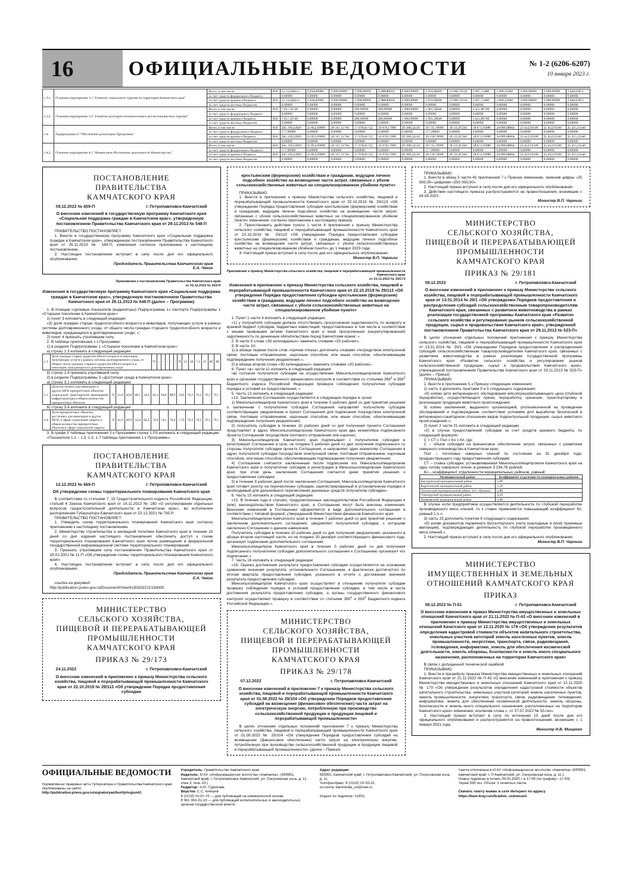16
ОФИЦИАЛЬНЫЕ ВЕДОМОСТИ
№ 1-2 (6206-6207)
10 января 2023 г.
| 1.3.1. | Основное мероприятие 3.1 "Развитие социального туризма на территории Камчатского края" | Всего, в том числе: | 850 | 55 552,84211 | 2 958,00000 | 3 000,00000 | 3 000,00000 | 2 988,89050 | 6 000,00000 | 3 959,28200 | 13 999,70550 | 3 997,75480 | 5 999,25060 | 3 000,00000 | 3 000,00000 | 3 649,95871 |
| | | за счет средств федерального бюджета | | 0,00000 | 0,00000 | 0,00000 | 0,00000 | 0,00000 | 0,00000 | 0,00000 | 0,00000 | 0,00000 | 0,00000 | 0,00000 | 0,00000 | 0,00000 |
| | | за счет средств краевого бюджета | 850 | 55 552,84211 | 2 958,00000 | 3 000,00000 | 3 000,00000 | 2 988,89050 | 6 000,00000 | 3 959,28200 | 13 999,70550 | 3 997,75480 | 5 999,25060 | 3 000,00000 | 3 000,00000 | 3 649,95871 |
| | | за счет средств местных бюджетов | | 0,00000 | 0,00000 | 0,00000 | 0,00000 | 0,00000 | 0,00000 | 0,00000 | 0,00000 | 0,00000 | 0,00000 | 0,00000 | 0,00000 | 0,00000 |
| 1.3.2. | Основное мероприятие 3.2 "Развитие культурно-познавательного детско-юношеского туризма" | Всего, в том числе: | 850 | 7 817,16740 | 0,00000 | 0,00000 | 200,00000 | 200,00000 | 1 000,00000 | 1 001,36040 | 0,00000 | 5 415,80700 | 0,00000 | 0,00000 | 0,00000 | 0,00000 |
| | | за счет средств федерального бюджета | | 0,00000 | 0,00000 | 0,00000 | 0,00000 | 0,00000 | 0,00000 | 0,00000 | 0,00000 | 0,00000 | 0,00000 | 0,00000 | 0,00000 | 0,00000 |
| | | за счет средств краевого бюджета | 850 | 7 817,16740 | 0,00000 | 0,00000 | 200,00000 | 200,00000 | 1 000,00000 | 1 001,36040 | 0,00000 | 5 415,80700 | 0,00000 | 0,00000 | 0,00000 | 0,00000 |
| | | за счет средств местных бюджетов | | 0,00000 | 0,00000 | 0,00000 | 0,00000 | 0,00000 | 0,00000 | 0,00000 | 0,00000 | 0,00000 | 0,00000 | 0,00000 | 0,00000 | 0,00000 |
| 1.4. | Подпрограмма 4 "Обеспечение реализации Программы" | Всего, в том числе: | 850 | 245 769,21829 | 21 812,60000 | 18 747,31794 | 17 078,41752 | 19 978,17000 | 20 398,52156 | 18 735,70000 | 18 135,87243 | 18 671,93080 | 24 089,68664 | 21 452,93500 | 21 452,93500 | 25 215,13140 |
| | | за счет средств федерального бюджета | | 577,00000 | 0,00000 | 0,00000 | 0,00000 | 0,00000 | 0,00000 | 577,00000 | 0,00000 | 0,00000 | 0,00000 | 0,00000 | 0,00000 | 0,00000 |
| | | за счет средств краевого бюджета | 850 | 245 192,21829 | 21 812,60000 | 18 747,31794 | 17 078,41752 | 19 978,17000 | 20 398,52156 | 18 158,70000 | 18 135,87243 | 18 671,93080 | 24 089,68664 | 21 452,93500 | 21 452,93500 | 25 215,13140 |
| | | за счет средств местных бюджетов | | 0,00000 | 0,00000 | 0,00000 | 0,00000 | 0,00000 | 0,00000 | 0,00000 | 0,00000 | 0,00000 | 0,00000 | 0,00000 | 0,00000 | 0,00000 |
| 1.4.2. | Основное мероприятие 4.1 "Финансовое обеспечение деятельности Министерства" | Всего, в том числе: | 850 | 245 769,21829 | 21 812,60000 | 18 747,31794 | 17 078,41752 | 19 978,17000 | 20 398,52156 | 18 735,70000 | 18 135,87243 | 18 671,93080 | 24 089,68664 | 21 452,93500 | 21 452,93500 | 25 215,13140 |
| | | за счет средств федерального бюджета | | 577,00000 | 0,00000 | 0,00000 | 0,00000 | 0,00000 | 0,00000 | 577,00000 | 0,00000 | 0,00000 | 0,00000 | 0,00000 | 0,00000 | 0,00000 |
| | | за счет средств краевого бюджета | 850 | 245 192,21829 | 21 812,60000 | 18 747,31794 | 17 078,41752 | 19 978,17000 | 20 398,52156 | 18 158,70000 | 18 135,87243 | 18 671,93080 | 24 089,68664 | 21 452,93500 | 21 452,93500 | 25 215,13140 |
| | | за счет средств местных бюджетов | | 0,00000 | 0,00000 | 0,00000 | 0,00000 | 0,00000 | 0,00000 | 0,00000 | 0,00000 | 0,00000 | 0,00000 | 0,00000 | 0,00000 | 0,00000 |
ПОСТАНОВЛЕНИЕ
ПРАВИТЕЛЬСТВА
КАМЧАТСКОГО КРАЯ
09.12.2022 № 659-П г. Петропавловск-Камчатский
О внесении изменений в государственную программу Камчатского края «Социальная поддержка граждан в Камчатском крае», утвержденную постановлением Правительства Камчатского края от 29.11.2013 № 548-П
ПРАВИТЕЛЬСТВО ПОСТАНОВЛЯЕТ:
1. Внести в государственную программу Камчатского края «Социальная поддержка граждан в Камчатском крае», утвержденную постановлением Правительства Камчатского края от 29.11.2013 № 548-П, изменения согласно приложению к настоящему постановлению.
2. Настоящее постановление вступает в силу после дня его официального опубликования.
Председатель Правительства Камчатского края
Е.А. Чекин
Приложение к постановлению Правительства Камчатского края
от 09.12.2022 № 659-П
Изменения в государственную программу Камчатского края «Социальная поддержка граждан в Камчатском крае», утвержденную постановлением Правительства Камчатского края от 29.11.2013 № 548-П (далее – Программа)
1. В позиции «Целевые показатели (индикаторы) Подпрограммы 1» паспорта Подпрограммы 1 «Старшее поколение в Камчатском крае»:
1) пункт 3 изложить в следующей редакции:
«3) доля граждан старше трудоспособного возраста и инвалидов, получающих услуги в рамках системы долговременного ухода, от общего числа граждан старшего трудоспособного возраста и инвалидов, нуждающихся в долговременном уходе; »;
2) пункт 4 признать утратившим силу.
2. В таблице приложения 1 к Программе:
1) в разделе Подпрограммы 1 «Старшее поколение в Камчатском крае»:
а) строку 1.3 изложить в следующей редакции:
| 1.3. | Доля граждан старше трудоспособного возраста и инвалидов, получающих услуги в рамках системы долговременного ухода, от общего числа граждан старшего трудоспособного возраста и инвалидов, нуждающихся в долговременном уходе | % | - | - | - | - | - | 8 | 12 | 16 | 7,3 | 35 | 40 | 40 |
б) строку 1.4 признать утратившей силу;
2) в разделе Подпрограммы 3 «Доступная среда в Камчатском крае»:
а) строку 3.1 изложить в следующей редакции:
| 3.1. | Доля доступных для инвалидов и других МГН приоритетных объектов социальной, транспортной, инженерной инфраструктуры в общем количестве приоритетных объектов | % | 21,0 | 43,0 | 49,1 | 54,9 | 59,5 | 64,6 | 68,9 | 72,0 | 70,3 | 70,3 | 70,3 | 70,7 |
б) строку 3.4 изложить в следующей редакции:
| 3.4. | Доля приоритетных объектов, доступных для инвалидов и других МГН, в сфере социальной защиты в общем количестве приоритетных объектов в сфере социальной защиты | % | 41,0 | 49,0 | 52,4 | 62,2 | 72,0 | 74,1 | 76,2 | 77,0 | 70,3 | 70,3 | 70,3 | 70,7 |
3. В графе 8 таблицы приложения 2 к Программе строку 1.Р3 изложить в следующей редакции:
«Показатели 1.1 – 1.3, 1.5, 1.7 таблицы приложения 1 к Программе».
ПОСТАНОВЛЕНИЕ
ПРАВИТЕЛЬСТВА
КАМЧАТСКОГО КРАЯ
12.12.2022 № 669-П г. Петропавловск-Камчатский
Об утверждении схемы территориального планирования Камчатского края
В соответствии со статьями 7, 15 Градостроительного кодекса Российской Федерации, статьей 4 Закона Камчатского края от 14.11.2012 № 160 «О регулировании отдельных вопросов градостроительной деятельности в Камчатском крае», во исполнение распоряжения Губернатора Камчатского края от 22.12.2021 № 795-Р
ПРАВИТЕЛЬСТВО ПОСТАНОВЛЯЕТ:
1. Утвердить схему территориального планирования Камчатского края согласно приложению к настоящему постановлению.
2. Министерству строительства и жилищной политики Камчатского края в течение 10 дней со дня издания настоящего постановления обеспечить доступ к схеме территориального планирования Камчатского края путем размещения в федеральной государственной информационной системе территориального планирования.
3. Признать утратившим силу постановление Правительства Камчатского края от 18.01.2021 № 11-П «Об утверждении схемы территориального планирования Камчатского края».
4. Настоящее постановление вступает в силу после дня его официального опубликования.
Председатель Правительства Камчатского края
Е.А. Чекин
ссылка на документ
http://publication.pravo.gov.ru/Document/View/4100202212130008
МИНИСТЕРСТВО
СЕЛЬСКОГО ХОЗЯЙСТВА,
ПИЩЕВОЙ И ПЕРЕРАБАТЫВАЮЩЕЙ
ПРОМЫШЛЕННОСТИ
КАМЧАТСКОГО КРАЯ
ПРИКАЗ № 29/173
24.11.2022 г. Петропавловск-Камчатский
О внесении изменений в приложение к приказу Министерства сельского хозяйства, пищевой и перерабатывающей промышленности Камчатского края от 22.10.2019 № 29/113 «Об утверждении Порядка предоставления субсидии
крестьянским (фермерским) хозяйствам и гражданам, ведущим личное подсобное хозяйство на возмещение части затрат, связанных с убоем сельскохозяйственных животных на специализированном убойном пункте»
ПРИКАЗЫВАЮ:
1. Внести в приложение к приказу Министерства сельского хозяйства, пищевой и перерабатывающей промышленности Камчатского края от 22.10.2019 № 29/113 «Об утверждении Порядка предоставления субсидии крестьянским (фермерским) хозяйствам и гражданам, ведущим личное подсобное хозяйство на возмещение части затрат, связанных с убоем сельскохозяйственных животных на специализированном убойном пункте» изменения, согласно приложению к настоящему приказу.
2. Приостановить действие пункта 1 части 4 приложения к приказу Министерства сельского хозяйства, пищевой и перерабатывающей промышленности Камчатского края от 22.10.2019 № 29/113 «Об утверждении Порядка предоставления субсидии крестьянским (фермерским) хозяйствам и гражданам, ведущим личное подсобное хозяйство на возмещение части затрат, связанных с убоем сельскохозяйственных животных на специализированном убойном пункте» до 1 января 2023 года.
3. Настоящий приказ вступает в силу после дня его официального опубликования.
Министр В.П. Черныш
Приложение к приказу Министерства сельского хозяйства, пищевой и перерабатывающей промышленности Камчатского края
от 24.11.2022 № 29/173
Изменения в приложение к приказу Министерства сельского хозяйства, пищевой и перерабатывающей промышленности Камчатского края от 22.10.2019 № 29/113 «Об утверждении Порядка предоставления субсидии крестьянским (фермерским) хозяйствам и гражданам, ведущим личное подсобное хозяйство на возмещение части затрат, связанных с убоем сельскохозяйственных животных на специализированном убойном пункте»
1. Пункт 1 части 4 изложить в следующей редакции:
«1) у получателя субсидии должна отсутствовать просроченная задолженность по возврату в краевой бюджет субсидии, бюджетных инвестиций, предоставленных в том числе в соответствии с иными правовыми актами Камчатского края и иная просроченная (неурегулированная) задолженность по денежным обязательствам перед Камчатским краем; ».
2. В части 8 слова «30 календарных» заменить словами «20 рабочих».
3. В части 10:
1) в абзаце первом после слов «причин отказа» дополнить словами «посредством электронной связи, почтовым отправлением, нарочным способом, или иным способом, обеспечивающим подтверждение получения уведомления.»;
2) в абзаце втором слова «30 календарных» заменить словами «20 рабочих».
4. Пункт «в» части 11 изложить в следующей редакции:
«в) согласие получателя субсидии на осуществление Минсельхозпищепромом Камчатского края и органами государственного финансового контроля в соответствии со статьями 268<sup>1</sup> и 269<sup>2</sup> Бюджетного кодекса Российской Федерации проверок соблюдения получателем субсидии порядка и условий ее предоставления; »
5. Часть 12 изложить в следующей редакции:
«12. Заключение Соглашения осуществляется в следующем порядке и сроки:
1) Минсельхозпищепром Камчатского края в течение 5 рабочих дней со дня принятия решения о заключении с получателем субсидии Соглашения направляет получателю субсидии соответствующее уведомление и проект Соглашения для подписания посредством электронной связи, почтовым отправлением, нарочным способом, или иным способом, обеспечивающим подтверждение получения уведомления;
2) получатель субсидии в течение 10 рабочих дней со дня получения проекта Соглашения представляет в адрес Минсельхозпищепрома Камчатского края два экземпляра подписанного проекта Соглашения посредством почтового отправления или нарочно;
3) Минсельхозпищепром Камчатского края подписывает с получателем субсидии и регистрирует Соглашение в срок, не позднее 5 рабочих дней со дня получения подписанного со стороны получателя субсидии проекта Соглашения, и направляет один экземпляр Соглашения в адрес получателя субсидии посредством электронной связи, почтовым отправлением, нарочным способом, или иным способом, обеспечивающим подтверждение получения уведомления;
4) Соглашение считается заключенным после подписания его Минсельхозпищепромом Камчатского края и получателем субсидии и регистрации в Минсельхозпищепроме Камчатского края, при этом день заключения Соглашения считается днем принятия решения о предоставлении субсидии;
5) в течение 3 рабочих дней после заключения Соглашения, Минсельхозпищепром Камчатского края готовит реестр на перечисление субсидии, зарегистрированный в установленном порядке и необходимый для дальнейшего перечисления денежных средств получателю субсидии».
6. Часть 15 изложить в следующей редакции:
«15. В течение года в случаях, предусмотренных законодательством Российской Федерации и (или) законодательством Камчатского края, в Соглашение могут быть внесены изменения. Внесение изменений в Соглашение оформляется в виде дополнительного соглашения в соответствии с типовой формой, утвержденной Министерством финансов Камчатского края.
Минсельхозпищепром Камчатского края в течение 7 рабочих дней со дня принятия решения о заключении дополнительного соглашения, уведомляет получателей субсидии, с которыми заключено Соглашение о данном намерении.
Получатель субсидии в течение 10 рабочих дней со дня получения уведомления, указанного в абзаце втором настоящей части, но не позднее 20 декабря соответствующего финансового года, организует подписание дополнительного соглашения.
Минсельхозпищепром Камчатского края в течение 5 рабочих дней со дня получения подписанного получателем субсидии дополнительного соглашения к Соглашению организует его подписание.».
7. Часть 16 изложить в следующей редакции:
«16. Оценка достижения результата предоставления субсидии осуществляется на основании сравнения значения результата, установленного Соглашением, и фактически достигнутого по итогам квартала предоставления субсидии, указанного в отчете о достижении значения результата предоставления субсидии.
Минсельхозпищепром Камчатского края осуществляет в отношении получателя субсидии проверку соблюдения порядка и условий предоставления субсидии, в том числе в части достижения результата предоставления субсидии, а органы государственного финансового контроля осуществляют проверку в соответствии со статьями 268<sup>1</sup> и 269<sup>2</sup> Бюджетного кодекса Российской Федерации.».
МИНИСТЕРСТВО
СЕЛЬСКОГО ХОЗЯЙСТВА,
ПИЩЕВОЙ И ПЕРЕРАБАТЫВАЮЩЕЙ
ПРОМЫШЛЕННОСТИ
КАМЧАТСКОГО КРАЯ
ПРИКАЗ № 29/178
07.12.2022 г. Петропавловск-Камчатский
О внесении изменений в приложение 7 к приказу Министерства сельского хозяйства, пищевой и перерабатывающей промышленности Камчатского края от 01.08.2022 № 29/104 «Об утверждении Порядков предоставления субсидий на возмещение (финансовое обеспечение) части затрат на электрическую энергию, потребленную при производстве сельскохозяйственной продукции и продукции пищевой и перерабатывающей промышленности»
В целях уточнения отдельных положений приложения 7 к приказу Министерства сельского хозяйства, пищевой и перерабатывающей промышленности Камчатского края от 01.08.2022 № 29/104 «Об утверждении Порядков предоставления субсидий на возмещение (финансовое обеспечение) части затрат на электрическую энергию, потребленную при производстве сельскохозяйственной продукции и продукции пищевой и перерабатывающей промышленности» (далее – Приказ)
ПРИКАЗЫВАЮ:
1. Внести в абзац 5 части 40 приложения 7 к Приказу изменение, заменив цифры «25 000,00» цифрами «250 000,00».
2. Настоящий приказ вступает в силу после дня его официального опубликования.
3. Действие настоящего приказа распространяется на правоотношения, возникшие с 04.08.2022.
Министр В.П. Черныш
МИНИСТЕРСТВО
СЕЛЬСКОГО ХОЗЯЙСТВА,
ПИЩЕВОЙ И ПЕРЕРАБАТЫВАЮЩЕЙ
ПРОМЫШЛЕННОСТИ
КАМЧАТСКОГО КРАЯ
ПРИКАЗ № 29/181
08.12.2022 г. Петропавловск-Камчатский
О внесении изменений в приложение к приказу Министерства сельского хозяйства, пищевой и перерабатывающей промышленности Камчатского края от 13.01.2014 № 29/1 «Об утверждении Порядков предоставления и распределения субсидий сельскохозяйственным товаропроизводителям Камчатского края, связанных с развитием животноводства в рамках реализации государственной программы Камчатского края «Развитие сельского хозяйства и регулирование рынков сельскохозяйственной продукции, сырья и продовольствия Камчатского края», утвержденной постановлением Правительства Камчатского края от 29.11.2013 № 523-П»
В целях уточнения отдельных положений приложения к приказу Министерства сельского хозяйства, пищевой и перерабатывающей промышленности Камчатского края от 13.01.2014 № 29/1 «Об утверждении Порядков предоставления и распределения субсидий сельскохозяйственным товаропроизводителям Камчатского края, связанных с развитием животноводства в рамках реализации государственной программы Камчатского края «Развитие сельского хозяйства и регулирование рынков сельскохозяйственной продукции, сырья и продовольствия Камчатского края», утвержденной постановлением Правительства Камчатского края от 29.11.2013 № 523-П» (далее – Приказ)
ПРИКАЗЫВАЮ:
1. Внести в приложение 5 к Приказу следующие изменения:
1) часть 9 дополнить пунктами 8 и 9 следующего содержания:
«8) копию акта ветеринарного обследования мясоперерабатывающего цеха (глубокой переработки), осуществляющего прием, переработку, хранение, транспортировку и реализацию продукции животного происхождения;
9) копию заключения, выданного организацией, уполномоченной на проведение обследований и подтверждение соответствия условиям для выработки безопасной в ветеринарно-санитарном отношении видов подконтрольной продукции, сырья животного происхождения.»;
2) пункт 2 части 21 изложить в следующей редакции:
«2) в случае предоставления субсидии за счет средств краевого бюджета, по следующей формуле:
С = СТ х Пол х Ко х Кп, где:
С – объем субсидии на финансовое обеспечение затрат, связанных с развитием северного оленеводства в Камчатском крае;
Пол – поголовье северных оленей по состоянию на 31 декабря года, предшествующего году предоставления субсидии;
СТ – ставка субсидии, устанавливаемая Минсельхозпищепромом Камчатского края на одну голову северного оленя, в размере 3 234,76 рублей;
Ко – коэффициент отдаленности муниципальных районов, равный:
| Муниципальный район | Коэффициент отдаленности муниципальных районов |
| --- | --- |
| Быстринский муниципальный район | 1,00 |
| Карагинский муниципальный район | 1,50 |
| Тигильский муниципальный район, пгт. «Палана» | 1,80 |
| Олюторский муниципальный район | 2,50 |
| Пенжинский муниципальный район | 5,00 |
В случае если предприятием осуществляется деятельность по глубокой переработке произведенного мяса оленей, то к ставке применяется повышающий коэффициент Кп, равный 1,1.»;
3) часть 23 дополнить пунктом 8 следующего содержания:
«8) копии документов первичного бухгалтерского учета (накладные и (или) приемные квитанции), подтверждающих деятельность по глубокой переработке произведенного мяса оленей.».
2. Настоящий приказ вступает в силу после дня его официального опубликования.
Министр В.П. Черныш
МИНИСТЕРСТВО
ИМУЩЕСТВЕННЫХ И ЗЕМЕЛЬНЫХ
ОТНОШЕНИЙ КАМЧАТСКОГО КРАЯ
ПРИКАЗ
08.12.2022 № П-51 г. Петропавловск-Камчатский
О внесении изменения в приказ Министерства имущественных и земельных отношений Камчатского края от 21.11.2022 № П-43 «О внесении изменений в приложение к приказу Министерства имущественных и земельных отношений Качатского края от 12.11.2020 № 179 «Об утверждении результатов определения кадастровой стоимости объектов капитального строительства, земельных участков категорий земель населенных пунктов, земель промышленности, энергетики, транспорта, связи, радиовещания, телевидения, информатики, земель для обеспечения космической деятельности, земель обороны, безопасности и земель иного специального назначения, расположенных на территории Камчатского края»
В связи с допущенной технической ошибкой
ПРИКАЗЫВАЮ:
1. Внести в преамбулу приказа Министерства имущественных и земельных отношений Камчатского края от 21.11.2022 № П-43 «О внесении изменений в приложение к приказу Министерства имущественных и земельных отношений Камчатского края от 12.11.2020 № 179 «Об утверждении результатов определения кадастровой стоимости объектов капитального строительства, земельных участков категорий земель населенных пунктов, земель промышленности, энергетики, транспорта, связи, радиовещания, телевидения, информатики, земель для обеспечения космической деятельности, земель обороны, безопасности и земель иного специального назначения, расположенных на территории Камчатского края» изменение, исключив слова «, от 27.07.2022 № 55-гко».
2. Настоящий приказ вступает в силу по истечении 10 дней после дня его официального опубликования и распространяется на правоотношения, возникшие с 1 января 2021 года.
Министр И.В. Мищенко
ОФИЦИАЛЬНЫЕ ВЕДОМОСТИ
Нормативные правовые акты Губернатора и Правительства Камчатского края опубликованы на сайте:
http://publication.pravo.gov.ru/signatoryauthority/region41
Учредитель: Правительство Камчатского края
Издатель: КГАУ «Информационное агентство «Камчатка». (683001, Камчатский край, г. Петропавловск-Камчатский, ул. Озерновская коса, д. 11, этаж 2, пом. 10.)
Редактор: А.Ю. Сурикова.
Верстка: Е.С. Кемшев
8 (4152) 44-07-70 — для публикаций на коммерческой основе
8 961 964-21-10 — для публикаций исполнительных и законодательных органов государственной власти
Адрес редакции:
683001, Камчатский край, г. Петропавловск-Камчатский, ул. Озерновская коса, д. 11.
Телефон/факс: 8 (4152) 42-30-12,
эл.почта: kammedia_ov@mail.ru
Индекс по подписке: 51831.
Газета отпечатана в КГАУ «Информационное агентство «Камчатка» (683001, Камчатский край, г. П-Камчатский, ул. Озерновская коса, д. 11.).
Номер подписан в печать 09.01.2023 г. в 17:00 (по графику—17:00)
Тираж 200 экз. Объем: 4 печатных листа.
Скачать газету можно в сети Интернет по адресу
https://kam-kray.ru/oficialnie_vedomosti